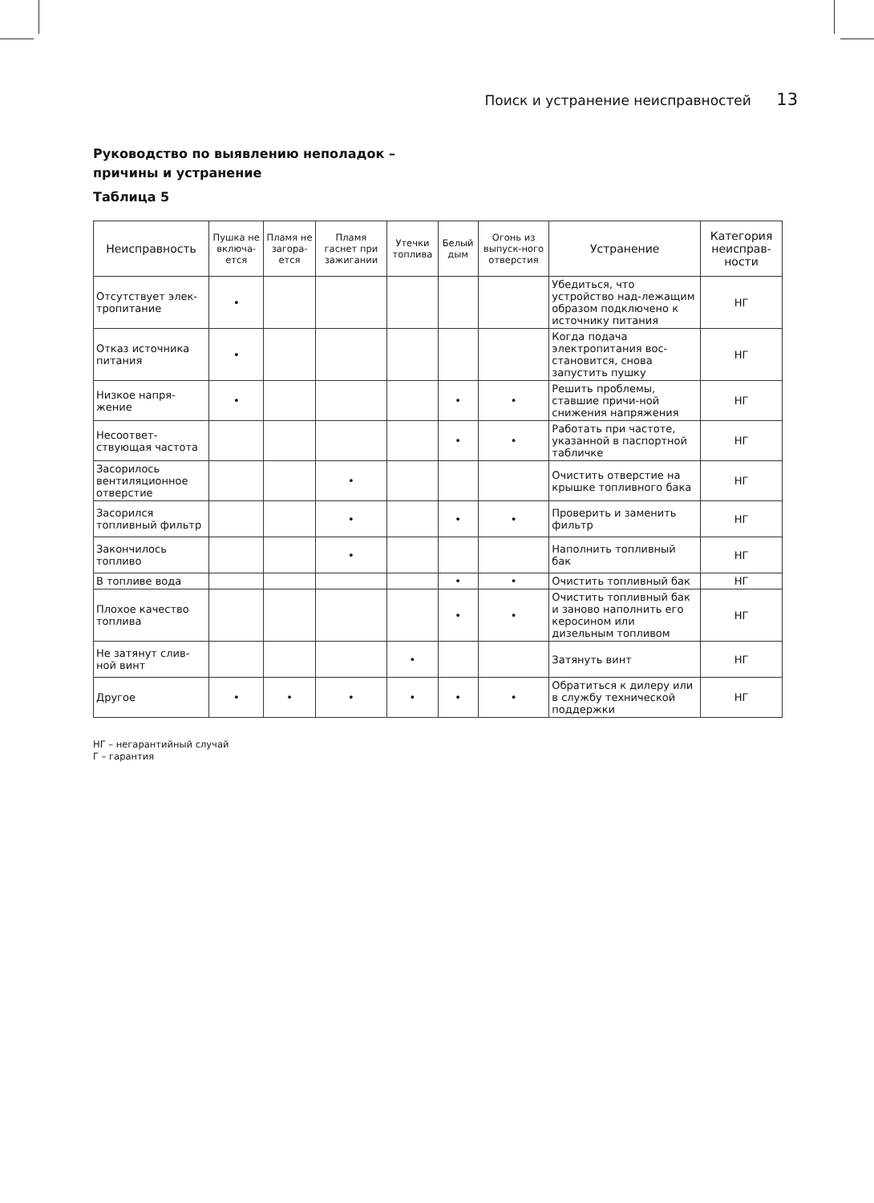Поиск и устранение неисправностей 13
Руководство по выявлению неполадок –
причины и устранение
Таблица 5
| Неисправность | Пушка не включа-ется | Пламя не загора-ется | Пламя гаснет при зажигании | Утечки топлива | Белый дым | Огонь из выпуск-ного отверстия | Устранение | Категория неисправ-ности |
| --- | --- | --- | --- | --- | --- | --- | --- | --- |
| Отсутствует элек-тропитание | • | | | | | | Убедиться, что устройство над-лежащим образом подключено к источнику питания | НГ |
| Отказ источника питания | • | | | | | | Когда подача электропитания вос-становится, снова запустить пушку | НГ |
| Низкое напря-жение | • | | | | • | • | Решить проблемы, ставшие причи-ной снижения напряжения | НГ |
| Несоответ-ствующая частота | | | | | • | • | Работать при частоте, указанной в паспортной табличке | НГ |
| Засорилось вентиляционное отверстие | | | • | | | | Очистить отверстие на крышке топливного бака | НГ |
| Засорился топливный фильтр | | | • | | • | • | Проверить и заменить фильтр | НГ |
| Закончилось топливо | | | • | | | | Наполнить топливный бак | НГ |
| В топливе вода | | | | | • | • | Очистить топливный бак | НГ |
| Плохое качество топлива | | | | | • | • | Очистить топливный бак и заново наполнить его керосином или дизельным топливом | НГ |
| Не затянут слив-ной винт | | | | • | | | Затянуть винт | НГ |
| Другое | • | • | • | • | • | • | Обратиться к дилеру или в службу технической поддержки | НГ |
НГ – негарантийный случай
Г – гарантия